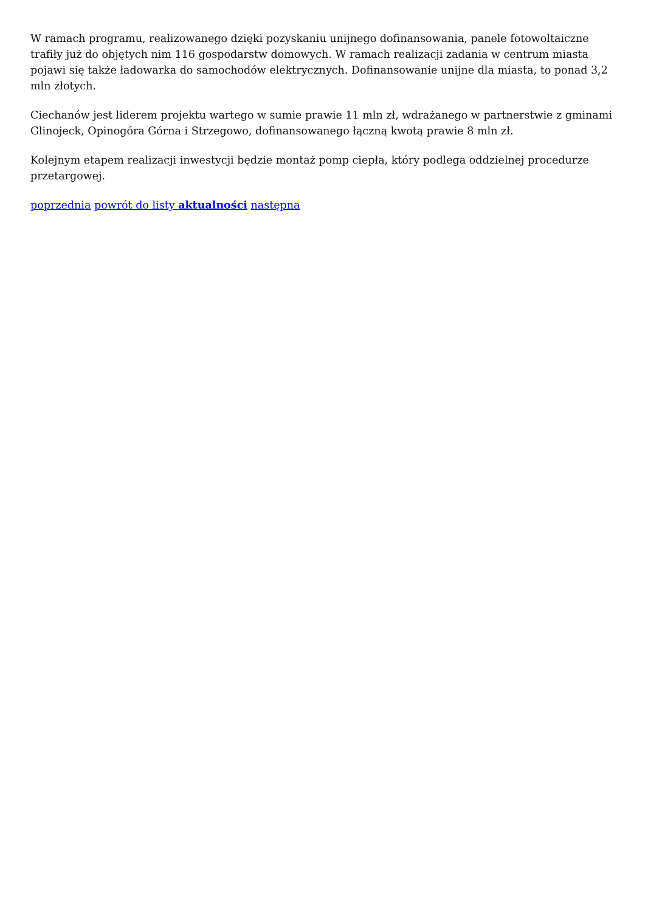W ramach programu, realizowanego dzięki pozyskaniu unijnego dofinansowania, panele fotowoltaiczne trafiły już do objętych nim 116 gospodarstw domowych. W ramach realizacji zadania w centrum miasta pojawi się także ładowarka do samochodów elektrycznych. Dofinansowanie unijne dla miasta, to ponad 3,2 mln złotych.
Ciechanów jest liderem projektu wartego w sumie prawie 11 mln zł, wdrażanego w partnerstwie z gminami Glinojeck, Opinogóra Górna i Strzegowo, dofinansowanego łączną kwotą prawie 8 mln zł.
Kolejnym etapem realizacji inwestycji będzie montaż pomp ciepła, który podlega oddzielnej procedurze przetargowej.
poprzednia powrót do listy aktualności następna